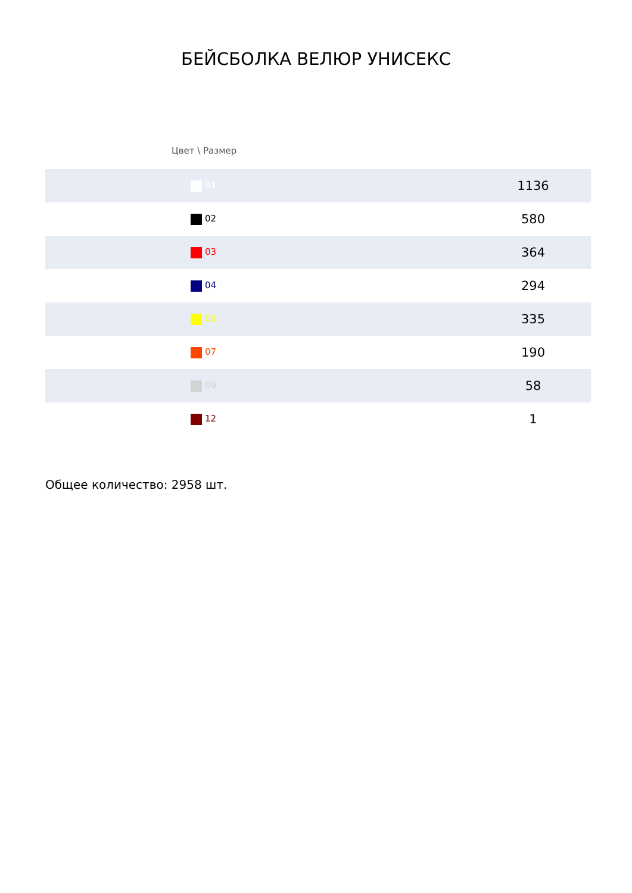БЕЙСБОЛКА ВЕЛЮР УНИСЕКС
| Цвет \ Размер | |
| --- | --- |
| 01 | 1136 |
| 02 | 580 |
| 03 | 364 |
| 04 | 294 |
| 06 | 335 |
| 07 | 190 |
| 09 | 58 |
| 12 | 1 |
Общее количество: 2958 шт.